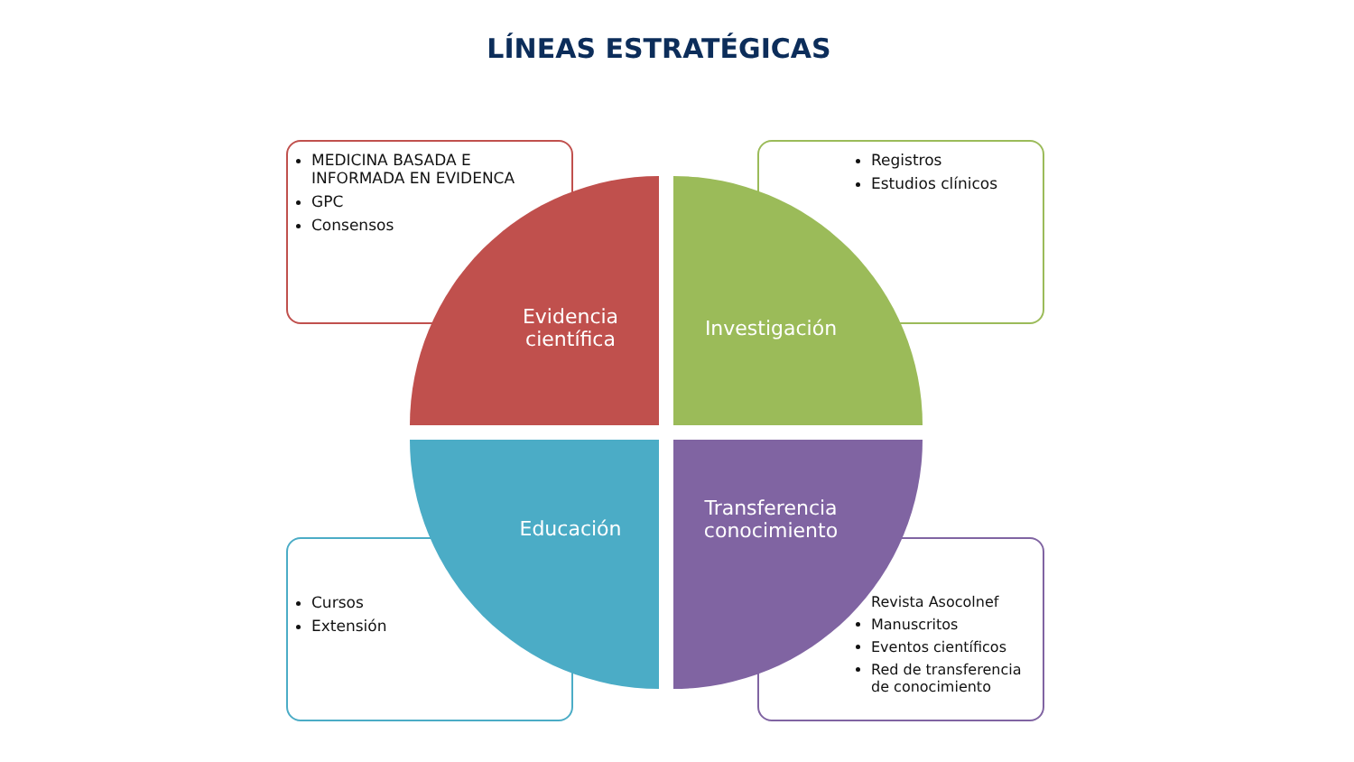LÍNEAS ESTRATÉGICAS
MEDICINA BASADA E INFORMADA EN EVIDENCA
GPC
Consensos
Registros
Estudios clínicos
Cursos
Extensión
Revista Asocolnef
Manuscritos
Eventos científicos
Red de transferencia de conocimiento
Evidencia
científica
Investigación
Educación
Transferencia
conocimiento